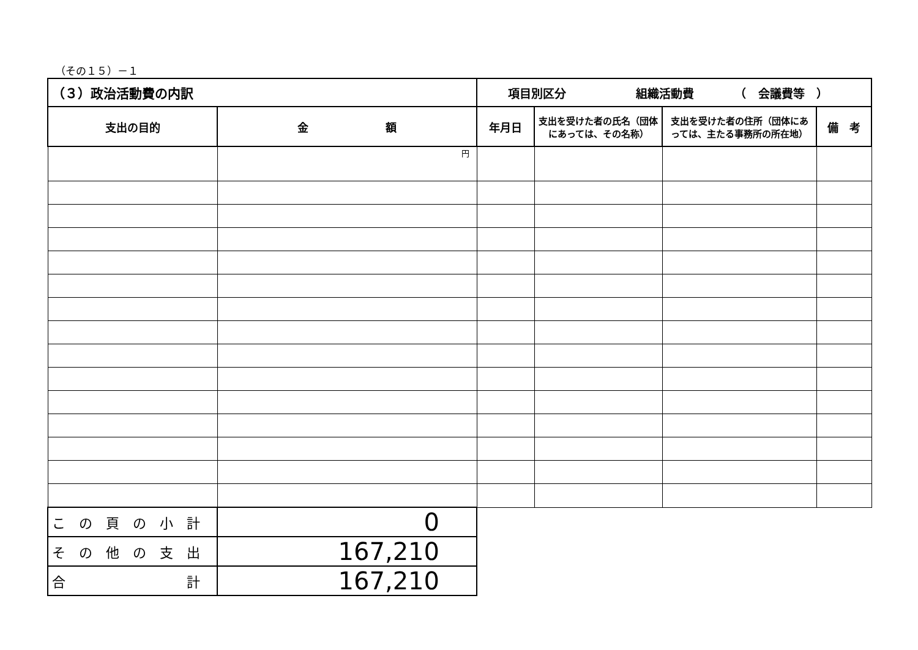（その１５）－１
| （３）政治活動費の内訳 | | 項目別区分 組織活動費 （ 会議費等 ） | | | |
| 支出の目的 | 金 額 | 年月日 | 支出を受けた者の氏名（団体にあっては、その名称） | 支出を受けた者の住所（団体にあっては、主たる事務所の所在地） | 備 考 |
| | 円 | | | | |
| こ の 頁 の 小 計 | 0 | | | | |
| そ の 他 の 支 出 | 167,210 | | | | |
| 合 計 | 167,210 | | | | |